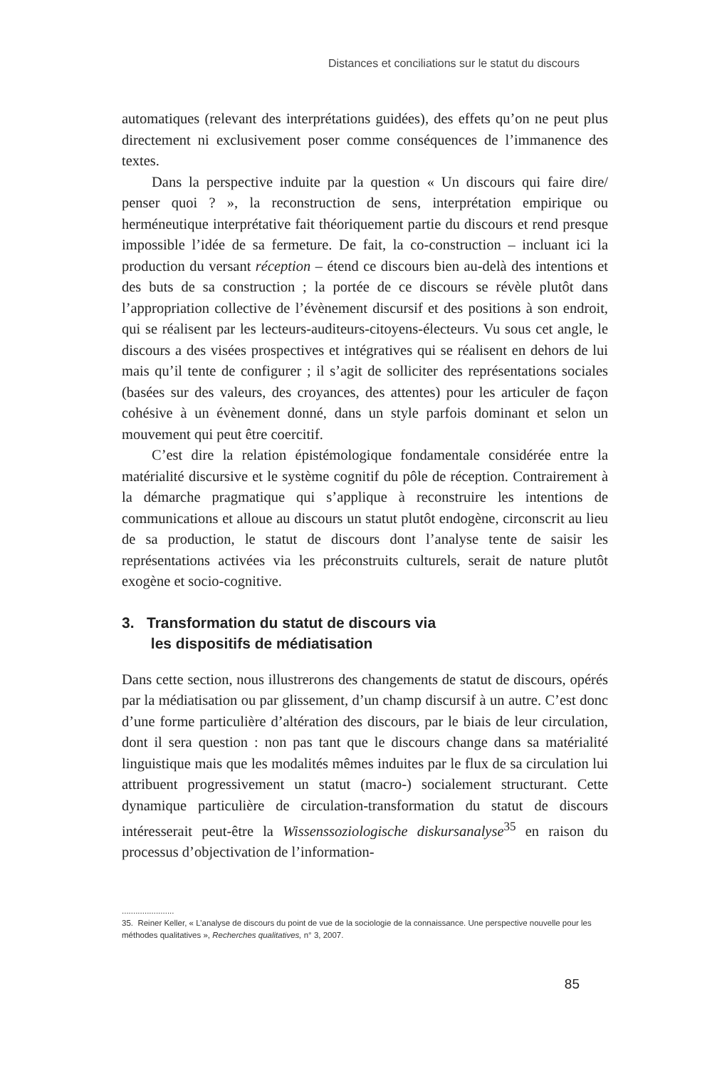Distances et conciliations sur le statut du discours
automatiques (relevant des interprétations guidées), des effets qu’on ne peut plus directement ni exclusivement poser comme conséquences de l’immanence des textes.
Dans la perspective induite par la question « Un discours qui faire dire/ penser quoi ? », la reconstruction de sens, interprétation empirique ou herméneutique interprétative fait théoriquement partie du discours et rend presque impossible l’idée de sa fermeture. De fait, la co-construction – incluant ici la production du versant réception – étend ce discours bien au-delà des intentions et des buts de sa construction ; la portée de ce discours se révèle plutôt dans l’appropriation collective de l’évènement discursif et des positions à son endroit, qui se réalisent par les lecteurs-auditeurs-citoyens-électeurs. Vu sous cet angle, le discours a des visées prospectives et intégratives qui se réalisent en dehors de lui mais qu’il tente de configurer ; il s’agit de solliciter des représentations sociales (basées sur des valeurs, des croyances, des attentes) pour les articuler de façon cohésive à un évènement donné, dans un style parfois dominant et selon un mouvement qui peut être coercitif.
C’est dire la relation épistémologique fondamentale considérée entre la matérialité discursive et le système cognitif du pôle de réception. Contrairement à la démarche pragmatique qui s’applique à reconstruire les intentions de communications et alloue au discours un statut plutôt endogène, circonscrit au lieu de sa production, le statut de discours dont l’analyse tente de saisir les représentations activées via les préconstruits culturels, serait de nature plutôt exogène et socio-cognitive.
3. Transformation du statut de discours via
les dispositifs de médiatisation
Dans cette section, nous illustrerons des changements de statut de discours, opérés par la médiatisation ou par glissement, d’un champ discursif à un autre. C’est donc d’une forme particulière d’altération des discours, par le biais de leur circulation, dont il sera question : non pas tant que le discours change dans sa matérialité linguistique mais que les modalités mêmes induites par le flux de sa circulation lui attribuent progressivement un statut (macro-) socialement structurant. Cette dynamique particulière de circulation-transformation du statut de discours intéresserait peut-être la Wissenssoziologische diskursanalyse<sup>35</sup> en raison du processus d’objectivation de l’information-
.......................
35. Reiner Keller, « L’analyse de discours du point de vue de la sociologie de la connaissance. Une perspective nouvelle pour les méthodes qualitatives », Recherches qualitatives, n° 3, 2007.
85